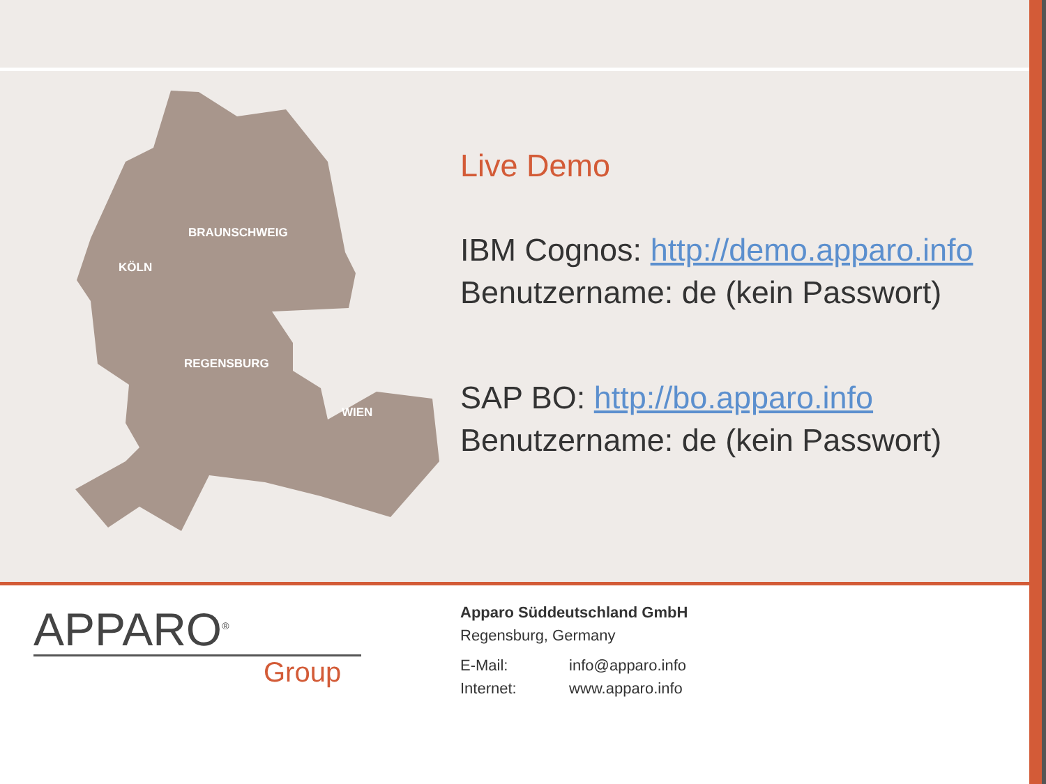BRAUNSCHWEIG
KÖLN
REGENSBURG
WIEN
Live Demo
IBM Cognos: http://demo.apparo.info
Benutzername: de (kein Passwort)
SAP BO: http://bo.apparo.info
Benutzername: de (kein Passwort)
APPARO<sup>®</sup>
Group
Apparo Süddeutschland GmbH
Regensburg, Germany
E-Mail: info@apparo.info
Internet: www.apparo.info